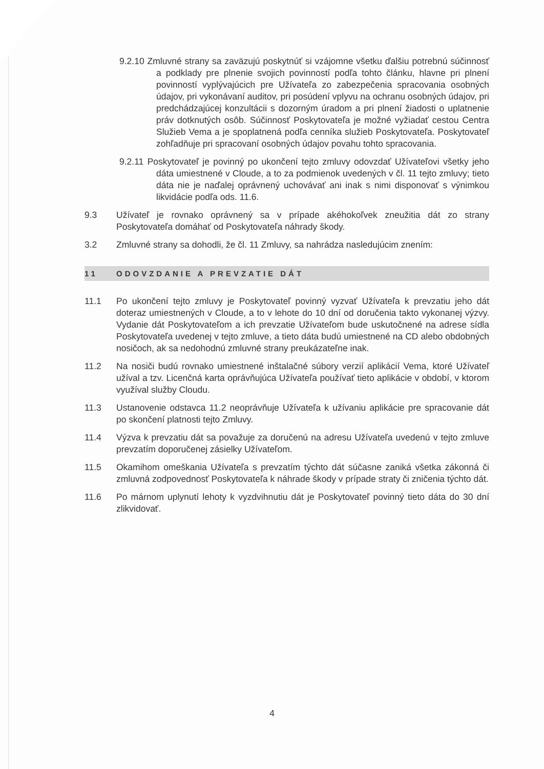9.2.10 Zmluvné strany sa zaväzujú poskytnúť si vzájomne všetku ďalšiu potrebnú súčinnosť a podklady pre plnenie svojich povinností podľa tohto článku, hlavne pri plnení povinností vyplývajúcich pre Užívateľa zo zabezpečenia spracovania osobných údajov, pri vykonávaní auditov, pri posúdení vplyvu na ochranu osobných údajov, pri predchádzajúcej konzultácii s dozorným úradom a pri plnení žiadosti o uplatnenie práv dotknutých osôb. Súčinnosť Poskytovateľa je možné vyžiadať cestou Centra Služieb Vema a je spoplatnená podľa cenníka služieb Poskytovateľa. Poskytovateľ zohľadňuje pri spracovaní osobných údajov povahu tohto spracovania.
9.2.11 Poskytovateľ je povinný po ukončení tejto zmluvy odovzdať Užívateľovi všetky jeho dáta umiestnené v Cloude, a to za podmienok uvedených v čl. 11 tejto zmluvy; tieto dáta nie je naďalej oprávnený uchovávať ani inak s nimi disponovať s výnimkou likvidácie podľa ods. 11.6.
9.3 Užívateľ je rovnako oprávnený sa v prípade akéhokoľvek zneužitia dát zo strany Poskytovateľa domáhať od Poskytovateľa náhrady škody.
3.2 Zmluvné strany sa dohodli, že čl. 11 Zmluvy, sa nahrádza nasledujúcim znením:
11 ODOVZDANIE A PREVZATIE DÁT
11.1 Po ukončení tejto zmluvy je Poskytovateľ povinný vyzvať Užívateľa k prevzatiu jeho dát doteraz umiestnených v Cloude, a to v lehote do 10 dní od doručenia takto vykonanej výzvy. Vydanie dát Poskytovateľom a ich prevzatie Užívateľom bude uskutočnené na adrese sídla Poskytovateľa uvedenej v tejto zmluve, a tieto dáta budú umiestnené na CD alebo obdobných nosičoch, ak sa nedohodnú zmluvné strany preukázateľne inak.
11.2 Na nosiči budú rovnako umiestnené inštalačné súbory verzií aplikácií Vema, ktoré Užívateľ užíval a tzv. Licenčná karta oprávňujúca Užívateľa používať tieto aplikácie v období, v ktorom využíval služby Cloudu.
11.3 Ustanovenie odstavca 11.2 neoprávňuje Užívateľa k užívaniu aplikácie pre spracovanie dát po skončení platnosti tejto Zmluvy.
11.4 Výzva k prevzatiu dát sa považuje za doručenú na adresu Užívateľa uvedenú v tejto zmluve prevzatím doporučenej zásielky Užívateľom.
11.5 Okamihom omeškania Užívateľa s prevzatím týchto dát súčasne zaniká všetka zákonná či zmluvná zodpovednosť Poskytovateľa k náhrade škody v prípade straty či zničenia týchto dát.
11.6 Po márnom uplynutí lehoty k vyzdvihnutiu dát je Poskytovateľ povinný tieto dáta do 30 dní zlikvidovať.
4